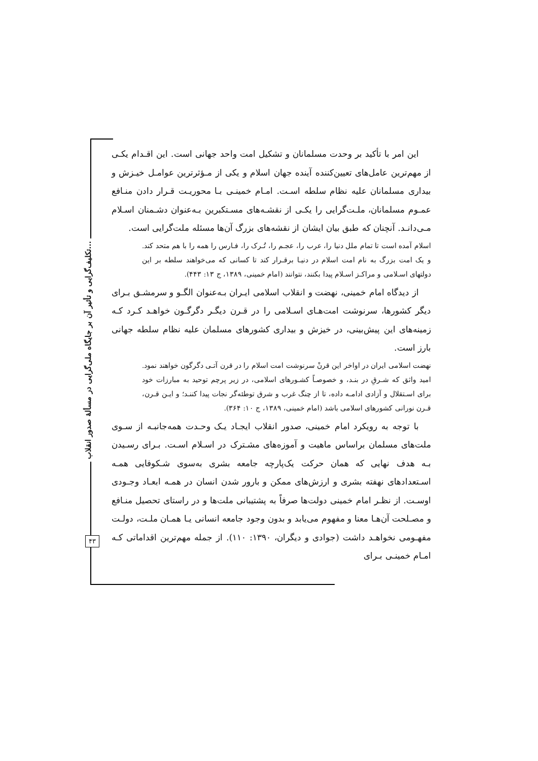تکلیف‌گرایی و تأثیر آن بر جایگاه ملی‌گرایی در مسألهٔ صدور انقلاب...
۴۳
این امر با تأکید بر وحدت مسلمانان و تشکیل امت واحد جهانی است. این اقـدام یکـی از مهم‌ترین عامل‌های تعیین‌کننده آینده جهان اسلام و یکی از مـؤثرترین عوامـل خیـزش و بیداری مسلمانان علیه نظام سلطه اسـت. امـام خمینـی بـا محوریـت قـرار دادن منـافع عمـوم مسلمانان، ملـت‌گرایی را یکـی از نقشـه‌های مسـتکبرین بـه‌عنوان دشـمنان اسـلام مـی‌دانـد. آنچنان که طبق بیان ایشان از نقشه‌های بزرگ آن‌ها مسئله ملت‌گرایی است.
اسلام آمده است تا تمام ملل دنیا را، عرب را، عجـم را، تُـرک را، فـارس را همه را با هم متحد کند. و یک امت بزرگ به نام امت اسلام در دنیـا برقـرار کند تا کسانی که می‌خواهند سلطه بر این دولتهای اسـلامی و مراکـز اسـلام پیدا بکنند، نتوانند (امام خمینی، ۱۳۸۹، ج ۱۳: ۴۴۳).
از دیدگاه امام خمینی، نهضت و انقلاب اسلامی ایـران بـه‌عنوان الگـو و سرمشـق بـرای دیگر کشورها، سرنوشت امت‌هـای اسـلامی را در قـرن دیگـر دگرگـون خواهـد کـرد کـه زمینه‌های این پیش‌بینی، در خیزش و بیداری کشورهای مسلمان علیه نظام سلطه جهانی بارز است.
نهضت اسلامی ایران در اواخر این قرنْ سرنوشت امت اسلام را در قرن آتـی دگرگون خواهند نمود. امید واثق که شـرقِ در بنـد، و خصوصـاً کشـورهای اسلامی، در زیر پرچم توحید به مبارزات خود برای اسـتقلال و آزادی ادامـه داده، تا از چنگ غرب و شرق توطئه‌گر نجات پیدا کننـد؛ و ایـن قـرن، قـرن نورانی کشورهای اسلامی باشد (امام خمینی، ۱۳۸۹، ج ۱۰: ۳۶۴).
با توجه به رویکرد امام خمینی، صدور انقلاب ایجـاد یـک وحـدت همه‌جانبـه از سـوی ملت‌های مسلمان براساس ماهیت و آموزه‌های مشـترک در اسـلام اسـت. بـرای رسـیدن بـه هدف نهایی که همان حرکت یک‌پارچه جامعه بشری به‌سوی شـکوفایی همـه اسـتعدادهای نهفته بشری و ارزش‌های ممکن و بارور شدن انسان در همـه ابعـاد وجـودی اوسـت. از نظـر امام خمینی دولت‌ها صرفاً به پشتیبانی ملت‌ها و در راستای تحصیل منـافع و مصـلحت آن‌هـا معنا و مفهوم می‌یابد و بدون وجود جامعه انسانی یـا همـان ملـت، دولـت مفهـومی نخواهـد داشت (جوادی و دیگران، ۱۳۹۰: ۱۱۰). از جمله مهم‌ترین اقداماتی کـه امـام خمینـی بـرای